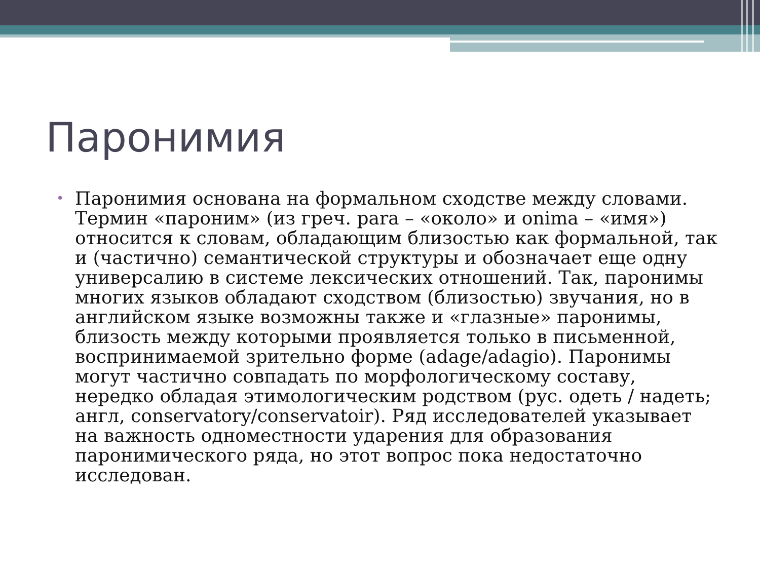Паронимия
• Паронимия основана на формальном сходстве между словами. Термин «пароним» (из греч. para – «около» и onima – «имя») относится к словам, обладающим близостью как формальной, так и (частично) семантической структуры и обозначает еще одну универсалию в системе лексических отношений. Так, паронимы многих языков обладают сходством (близостью) звучания, но в английском языке возможны также и «глазные» паронимы, близость между которыми проявляется только в письменной, воспринимаемой зрительно форме (adage/adagio). Паронимы могут частично совпадать по морфологическому составу, нередко обладая этимологическим родством (рус. одеть / надеть; англ, conservatory/conservatoir). Ряд исследователей указывает на важность одноместности ударения для образования паронимического ряда, но этот вопрос пока недостаточно исследован.